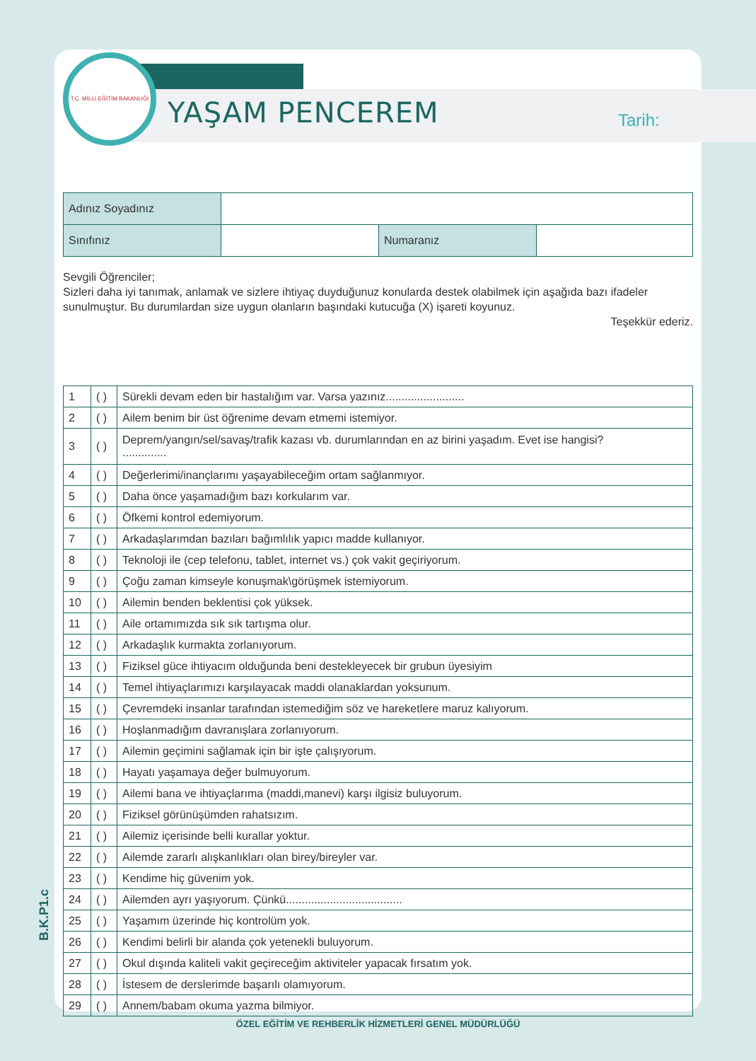B.K.P1.c
T.C. MİLLİ EĞİTİM BAKANLIĞI
YAŞAM PENCEREM Tarih:
| Adınız Soyadınız | | | |
| Sınıfınız | | Numaranız | |
Sevgili Öğrenciler;
Sizleri daha iyi tanımak, anlamak ve sizlere ihtiyaç duyduğunuz konularda destek olabilmek için aşağıda bazı ifadeler sunulmuştur. Bu durumlardan size uygun olanların başındaki kutucuğa (X) işareti koyunuz.
Teşekkür ederiz.
| 1 | ( ) | Sürekli devam eden bir hastalığım var. Varsa yazınız......................... |
| 2 | ( ) | Ailem benim bir üst öğrenime devam etmemi istemiyor. |
| 3 | ( ) | Deprem/yangın/sel/savaş/trafik kazası vb. durumlarından en az birini yaşadım. Evet ise hangisi? .............. |
| 4 | ( ) | Değerlerimi/inançlarımı yaşayabileceğim ortam sağlanmıyor. |
| 5 | ( ) | Daha önce yaşamadığım bazı korkularım var. |
| 6 | ( ) | Öfkemi kontrol edemiyorum. |
| 7 | ( ) | Arkadaşlarımdan bazıları bağımlılık yapıcı madde kullanıyor. |
| 8 | ( ) | Teknoloji ile (cep telefonu, tablet, internet vs.) çok vakit geçiriyorum. |
| 9 | ( ) | Çoğu zaman kimseyle konuşmak\görüşmek istemiyorum. |
| 10 | ( ) | Ailemin benden beklentisi çok yüksek. |
| 11 | ( ) | Aile ortamımızda sık sık tartışma olur. |
| 12 | ( ) | Arkadaşlık kurmakta zorlanıyorum. |
| 13 | ( ) | Fiziksel güce ihtiyacım olduğunda beni destekleyecek bir grubun üyesiyim |
| 14 | ( ) | Temel ihtiyaçlarımızı karşılayacak maddi olanaklardan yoksunum. |
| 15 | ( ) | Çevremdeki insanlar tarafından istemediğim söz ve hareketlere maruz kalıyorum. |
| 16 | ( ) | Hoşlanmadığım davranışlara zorlanıyorum. |
| 17 | ( ) | Ailemin geçimini sağlamak için bir işte çalışıyorum. |
| 18 | ( ) | Hayatı yaşamaya değer bulmuyorum. |
| 19 | ( ) | Ailemi bana ve ihtiyaçlarıma (maddi,manevi) karşı ilgisiz buluyorum. |
| 20 | ( ) | Fiziksel görünüşümden rahatsızım. |
| 21 | ( ) | Ailemiz içerisinde belli kurallar yoktur. |
| 22 | ( ) | Ailemde zararlı alışkanlıkları olan birey/bireyler var. |
| 23 | ( ) | Kendime hiç güvenim yok. |
| 24 | ( ) | Ailemden ayrı yaşıyorum. Çünkü..................................... |
| 25 | ( ) | Yaşamım üzerinde hiç kontrolüm yok. |
| 26 | ( ) | Kendimi belirli bir alanda çok yetenekli buluyorum. |
| 27 | ( ) | Okul dışında kaliteli vakit geçireceğim aktiviteler yapacak fırsatım yok. |
| 28 | ( ) | İstesem de derslerimde başarılı olamıyorum. |
| 29 | ( ) | Annem/babam okuma yazma bilmiyor. |
ÖZEL EĞİTİM VE REHBERLİK HİZMETLERİ GENEL MÜDÜRLÜĞÜ